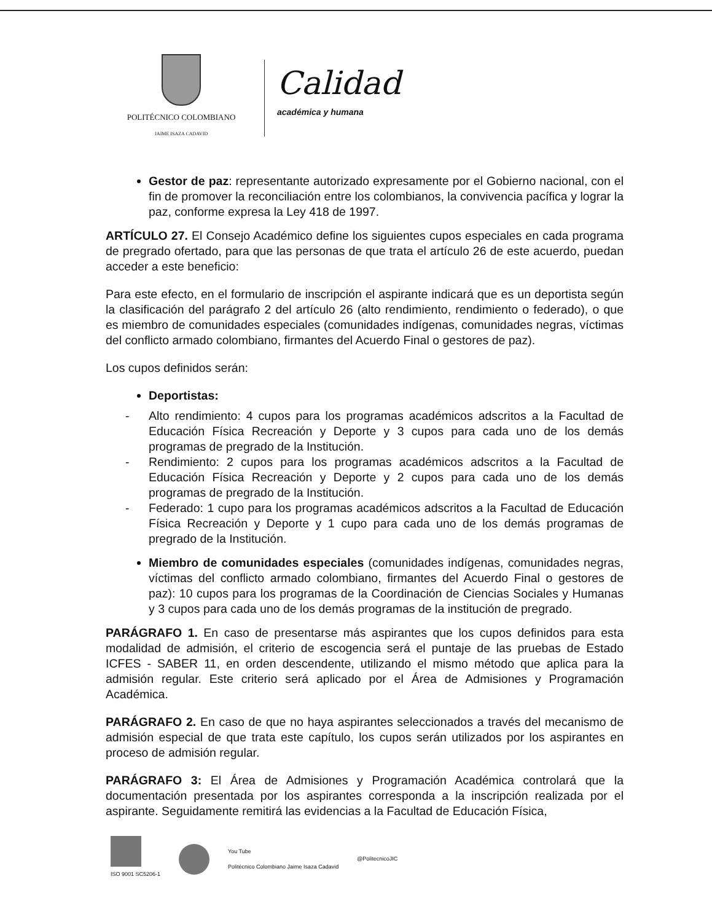POLITÉCNICO COLOMBIANO
JAIME ISAZA CADAVID
Calidad
académica y humana
Gestor de paz: representante autorizado expresamente por el Gobierno nacional, con el fin de promover la reconciliación entre los colombianos, la convivencia pacífica y lograr la paz, conforme expresa la Ley 418 de 1997.
ARTÍCULO 27. El Consejo Académico define los siguientes cupos especiales en cada programa de pregrado ofertado, para que las personas de que trata el artículo 26 de este acuerdo, puedan acceder a este beneficio:
Para este efecto, en el formulario de inscripción el aspirante indicará que es un deportista según la clasificación del parágrafo 2 del artículo 26 (alto rendimiento, rendimiento o federado), o que es miembro de comunidades especiales (comunidades indígenas, comunidades negras, víctimas del conflicto armado colombiano, firmantes del Acuerdo Final o gestores de paz).
Los cupos definidos serán:
Deportistas:
- Alto rendimiento: 4 cupos para los programas académicos adscritos a la Facultad de Educación Física Recreación y Deporte y 3 cupos para cada uno de los demás programas de pregrado de la Institución.
- Rendimiento: 2 cupos para los programas académicos adscritos a la Facultad de Educación Física Recreación y Deporte y 2 cupos para cada uno de los demás programas de pregrado de la Institución.
- Federado: 1 cupo para los programas académicos adscritos a la Facultad de Educación Física Recreación y Deporte y 1 cupo para cada uno de los demás programas de pregrado de la Institución.
Miembro de comunidades especiales (comunidades indígenas, comunidades negras, víctimas del conflicto armado colombiano, firmantes del Acuerdo Final o gestores de paz): 10 cupos para los programas de la Coordinación de Ciencias Sociales y Humanas y 3 cupos para cada uno de los demás programas de la institución de pregrado.
PARÁGRAFO 1. En caso de presentarse más aspirantes que los cupos definidos para esta modalidad de admisión, el criterio de escogencia será el puntaje de las pruebas de Estado ICFES - SABER 11, en orden descendente, utilizando el mismo método que aplica para la admisión regular. Este criterio será aplicado por el Área de Admisiones y Programación Académica.
PARÁGRAFO 2. En caso de que no haya aspirantes seleccionados a través del mecanismo de admisión especial de que trata este capítulo, los cupos serán utilizados por los aspirantes en proceso de admisión regular.
PARÁGRAFO 3: El Área de Admisiones y Programación Académica controlará que la documentación presentada por los aspirantes corresponda a la inscripción realizada por el aspirante. Seguidamente remitirá las evidencias a la Facultad de Educación Física,
ISO 9001 SC5206-1
You Tube
Politécnico Colombiano Jaime Isaza Cadavid
@PolitecnicoJIC